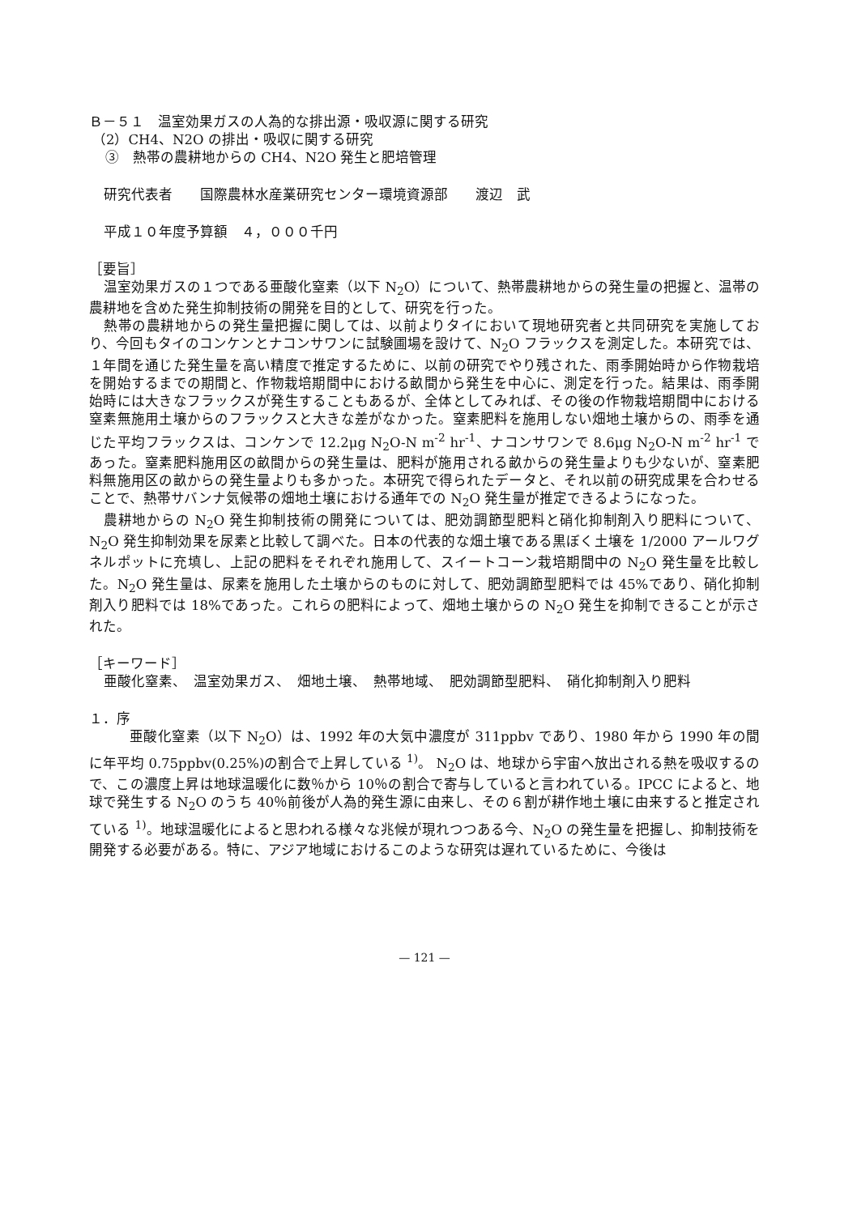Ｂ－５１　温室効果ガスの人為的な排出源・吸収源に関する研究
（2）CH4、N2O の排出・吸収に関する研究
③　熱帯の農耕地からの CH4、N2O 発生と肥培管理
研究代表者　　国際農林水産業研究センター環境資源部　　渡辺　武
平成１０年度予算額　４，０００千円
［要旨］
温室効果ガスの１つである亜酸化窒素（以下 N<sub>2</sub>O）について、熱帯農耕地からの発生量の把握と、温帯の農耕地を含めた発生抑制技術の開発を目的として、研究を行った。
熱帯の農耕地からの発生量把握に関しては、以前よりタイにおいて現地研究者と共同研究を実施しており、今回もタイのコンケンとナコンサワンに試験圃場を設けて、N<sub>2</sub>O フラックスを測定した。本研究では、１年間を通じた発生量を高い精度で推定するために、以前の研究でやり残された、雨季開始時から作物栽培を開始するまでの期間と、作物栽培期間中における畝間から発生を中心に、測定を行った。結果は、雨季開始時には大きなフラックスが発生することもあるが、全体としてみれば、その後の作物栽培期間中における窒素無施用土壌からのフラックスと大きな差がなかった。窒素肥料を施用しない畑地土壌からの、雨季を通じた平均フラックスは、コンケンで 12.2μg N<sub>2</sub>O-N m<sup>-2</sup> hr<sup>-1</sup>、ナコンサワンで 8.6μg N<sub>2</sub>O-N m<sup>-2</sup> hr<sup>-1</sup> であった。窒素肥料施用区の畝間からの発生量は、肥料が施用される畝からの発生量よりも少ないが、窒素肥料無施用区の畝からの発生量よりも多かった。本研究で得られたデータと、それ以前の研究成果を合わせることで、熱帯サバンナ気候帯の畑地土壌における通年での N<sub>2</sub>O 発生量が推定できるようになった。
農耕地からの N<sub>2</sub>O 発生抑制技術の開発については、肥効調節型肥料と硝化抑制剤入り肥料について、N<sub>2</sub>O 発生抑制効果を尿素と比較して調べた。日本の代表的な畑土壌である黒ぼく土壌を 1/2000 アールワグネルポットに充填し、上記の肥料をそれぞれ施用して、スイートコーン栽培期間中の N<sub>2</sub>O 発生量を比較した。N<sub>2</sub>O 発生量は、尿素を施用した土壌からのものに対して、肥効調節型肥料では 45%であり、硝化抑制剤入り肥料では 18%であった。これらの肥料によって、畑地土壌からの N<sub>2</sub>O 発生を抑制できることが示された。
［キーワード］
亜酸化窒素、　温室効果ガス、　畑地土壌、　熱帯地域、　肥効調節型肥料、　硝化抑制剤入り肥料
１．序
亜酸化窒素（以下 N<sub>2</sub>O）は、1992 年の大気中濃度が 311ppbv であり、1980 年から 1990 年の間に年平均 0.75ppbv(0.25%)の割合で上昇している <sup>1)</sup>。 N<sub>2</sub>O は、地球から宇宙へ放出される熱を吸収するので、この濃度上昇は地球温暖化に数％から 10％の割合で寄与していると言われている。IPCC によると、地球で発生する N<sub>2</sub>O のうち 40％前後が人為的発生源に由来し、その６割が耕作地土壌に由来すると推定されている <sup>1)</sup>。地球温暖化によると思われる様々な兆候が現れつつある今、N<sub>2</sub>O の発生量を把握し、抑制技術を開発する必要がある。特に、アジア地域におけるこのような研究は遅れているために、今後は
— 121 —